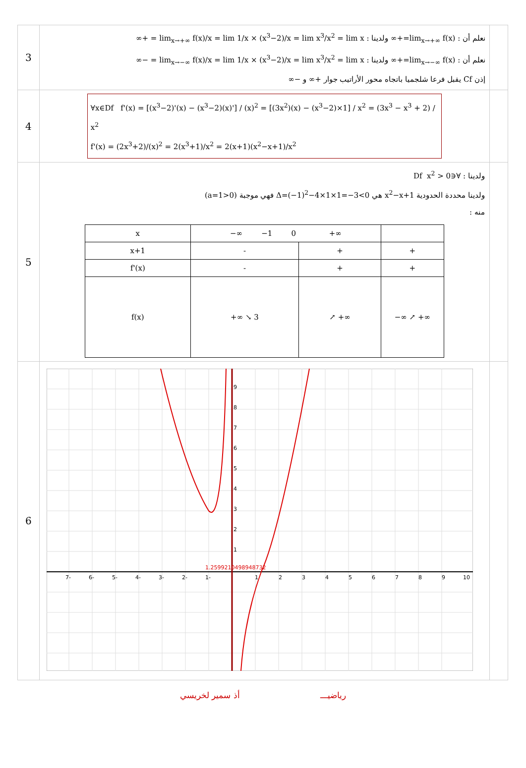| 3 | نعلم أن : lim<sub>x→+∞</sub> f(x)=+∞ ولدينا : lim<sub>x→+∞</sub> f(x)/x = lim 1/x × (x<sup>3</sup>−2)/x = lim x<sup>3</sup>/x<sup>2</sup> = lim x = +∞ نعلم أن : lim<sub>x→−∞</sub> f(x)=+∞ ولدينا : lim<sub>x→−∞</sub> f(x)/x = lim 1/x × (x<sup>3</sup>−2)/x = lim x<sup>3</sup>/x<sup>2</sup> = lim x = −∞ إذن Cf يقبل فرعا شلجميا باتجاه محور الأراتيب جوار +∞ و −∞ | |
| 4 | ∀x∈Df f'(x) = [(x<sup>3</sup>−2)'(x) − (x<sup>3</sup>−2)(x)'] / (x)<sup>2</sup> = [(3x<sup>2</sup>)(x) − (x<sup>3</sup>−2)×1] / x<sup>2</sup> = (3x<sup>3</sup> − x<sup>3</sup> + 2) / x<sup>2</sup> f'(x) = (2x<sup>3</sup>+2)/(x)<sup>2</sup> = 2(x<sup>3</sup>+1)/x<sup>2</sup> = 2(x+1)(x<sup>2</sup>−x+1)/x<sup>2</sup> | |
| 5 | ولدينا : ∀∈Df x<sup>2</sup> > 0 ولدينا محددة الحدودية x<sup>2</sup>−x+1 هي Δ=(−1)<sup>2</sup>−4×1×1=−3<0 فهي موجبة (a=1>0) منه : / x / −∞ −1 0 +∞ / / / / x+1 / - / + / + / / f'(x) / - / + / + / / f(x) / +∞ ↘ 3 / ↗ +∞ / −∞ ↗ +∞ / | |
| 6 | 1 2 3 4 5 6 7 8 9 10 1- 2- 3- 4- 5- 6- 7- 1 2 3 4 5 6 7 8 9 1.2599210498948732 | |
رياضيـــ أذ سمير لخريسي